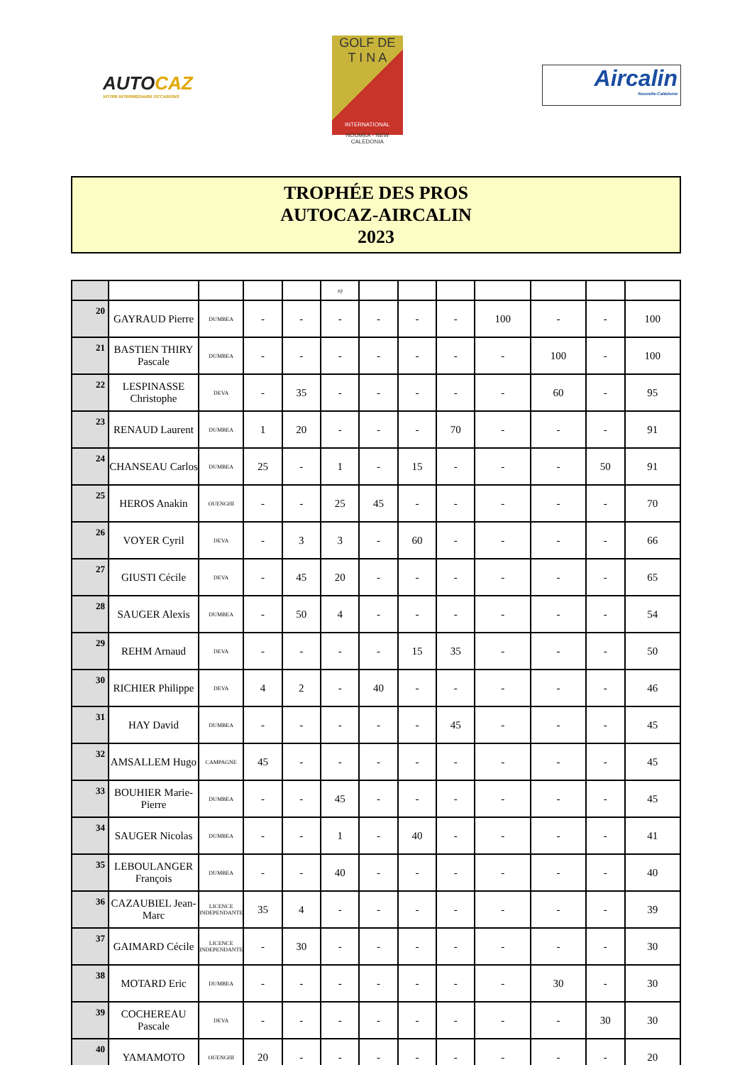AUTOCAZ
VOTRE INTERMÉDIAIRE OCCASIONS
GOLF DE
T I N A
INTERNATIONAL
NOUMEA - NEW CALEDONIA
Aircalin
Nouvelle-Calédonie
TROPHÉE DES PROS
AUTOCAZ-AIRCALIN
2023
| | | | | | n) | | | | | | | |
| 20 | GAYRAUD Pierre | DUMBEA | - | - | - | - | - | - | 100 | - | - | 100 |
| 21 | BASTIEN THIRY Pascale | DUMBEA | - | - | - | - | - | - | - | 100 | - | 100 |
| 22 | LESPINASSE Christophe | DEVA | - | 35 | - | - | - | - | - | 60 | - | 95 |
| 23 | RENAUD Laurent | DUMBEA | 1 | 20 | - | - | - | 70 | - | - | - | 91 |
| 24 | CHANSEAU Carlos | DUMBEA | 25 | - | 1 | - | 15 | - | - | - | 50 | 91 |
| 25 | HEROS Anakin | OUENGHI | - | - | 25 | 45 | - | - | - | - | - | 70 |
| 26 | VOYER Cyril | DEVA | - | 3 | 3 | - | 60 | - | - | - | - | 66 |
| 27 | GIUSTI Cécile | DEVA | - | 45 | 20 | - | - | - | - | - | - | 65 |
| 28 | SAUGER Alexis | DUMBEA | - | 50 | 4 | - | - | - | - | - | - | 54 |
| 29 | REHM Arnaud | DEVA | - | - | - | - | 15 | 35 | - | - | - | 50 |
| 30 | RICHIER Philippe | DEVA | 4 | 2 | - | 40 | - | - | - | - | - | 46 |
| 31 | HAY David | DUMBEA | - | - | - | - | - | 45 | - | - | - | 45 |
| 32 | AMSALLEM Hugo | CAMPAGNE | 45 | - | - | - | - | - | - | - | - | 45 |
| 33 | BOUHIER Marie-Pierre | DUMBEA | - | - | 45 | - | - | - | - | - | - | 45 |
| 34 | SAUGER Nicolas | DUMBEA | - | - | 1 | - | 40 | - | - | - | - | 41 |
| 35 | LEBOULANGER François | DUMBEA | - | - | 40 | - | - | - | - | - | - | 40 |
| 36 | CAZAUBIEL Jean-Marc | LICENCE INDEPENDANTE | 35 | 4 | - | - | - | - | - | - | - | 39 |
| 37 | GAIMARD Cécile | LICENCE INDEPENDANTE | - | 30 | - | - | - | - | - | - | - | 30 |
| 38 | MOTARD Eric | DUMBEA | - | - | - | - | - | - | - | 30 | - | 30 |
| 39 | COCHEREAU Pascale | DEVA | - | - | - | - | - | - | - | - | 30 | 30 |
| 40 | YAMAMOTO | OUENGHI | 20 | - | - | - | - | - | - | - | - | 20 |